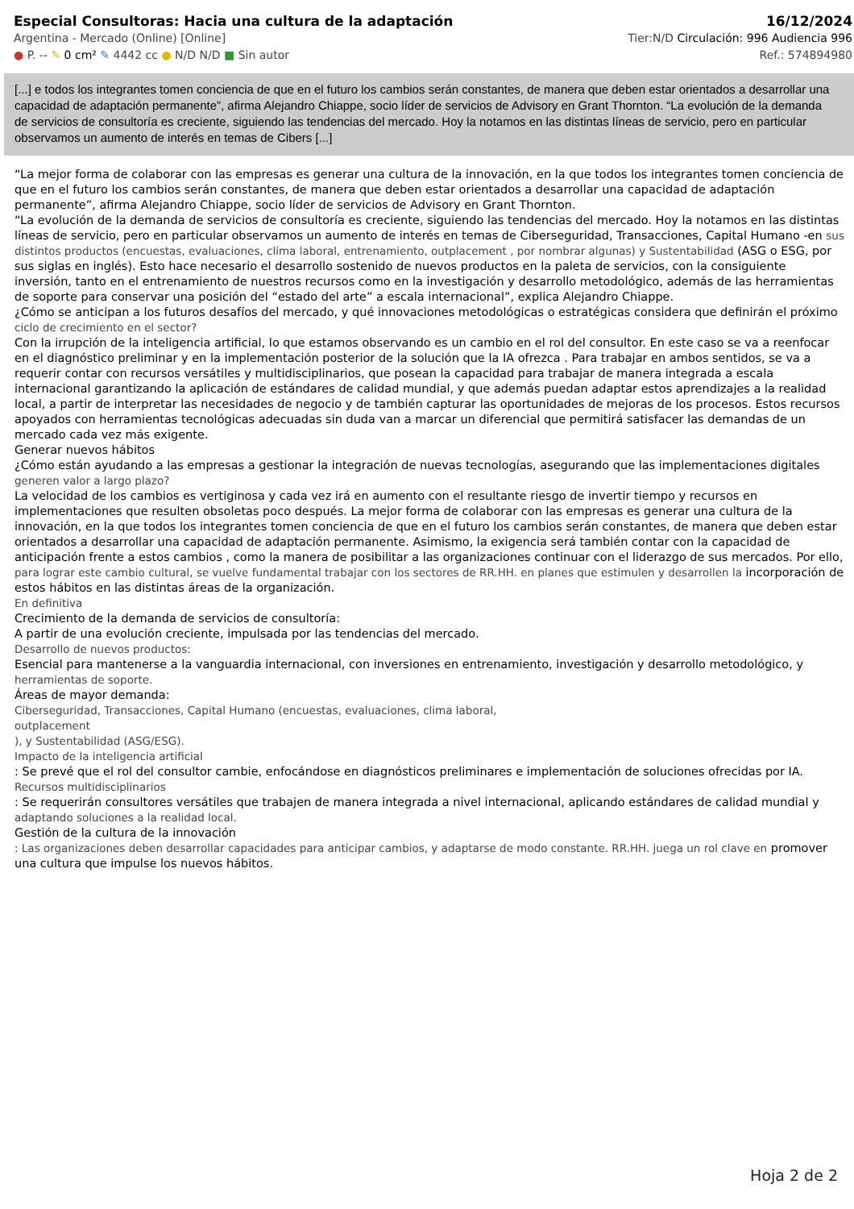Especial Consultoras: Hacia una cultura de la adaptación 16/12/2024
Argentina - Mercado (Online) [Online] Tier:N/D Circulación: 996 Audiencia 996
● P. -- ✎ 0 cm² ✎ 4442 cc ● N/D N/D ■ Sin autor Ref.: 574894980
[...] e todos los integrantes tomen conciencia de que en el futuro los cambios serán constantes, de manera que deben estar orientados a desarrollar una capacidad de adaptación permanente”, afirma Alejandro Chiappe, socio líder de servicios de Advisory en Grant Thornton. “La evolución de la demanda de servicios de consultoría es creciente, siguiendo las tendencias del mercado. Hoy la notamos en las distintas líneas de servicio, pero en particular observamos un aumento de interés en temas de Cibers [...]
“La mejor forma de colaborar con las empresas es generar una cultura de la innovación, en la que todos los integrantes tomen conciencia de que en el futuro los cambios serán constantes, de manera que deben estar orientados a desarrollar una capacidad de adaptación permanente”, afirma Alejandro Chiappe, socio líder de servicios de Advisory en Grant Thornton.
“La evolución de la demanda de servicios de consultoría es creciente, siguiendo las tendencias del mercado. Hoy la notamos en las distintas líneas de servicio, pero en particular observamos un aumento de interés en temas de Ciberseguridad, Transacciones, Capital Humano -en sus distintos productos (encuestas, evaluaciones, clima laboral, entrenamiento, outplacement , por nombrar algunas) y Sustentabilidad (ASG o ESG, por sus siglas en inglés). Esto hace necesario el desarrollo sostenido de nuevos productos en la paleta de servicios, con la consiguiente inversión, tanto en el entrenamiento de nuestros recursos como en la investigación y desarrollo metodológico, además de las herramientas de soporte para conservar una posición del “estado del arte” a escala internacional”, explica Alejandro Chiappe.
¿Cómo se anticipan a los futuros desafíos del mercado, y qué innovaciones metodológicas o estratégicas considera que definirán el próximo ciclo de crecimiento en el sector?
Con la irrupción de la inteligencia artificial, lo que estamos observando es un cambio en el rol del consultor. En este caso se va a reenfocar en el diagnóstico preliminar y en la implementación posterior de la solución que la IA ofrezca . Para trabajar en ambos sentidos, se va a requerir contar con recursos versátiles y multidisciplinarios, que posean la capacidad para trabajar de manera integrada a escala internacional garantizando la aplicación de estándares de calidad mundial, y que además puedan adaptar estos aprendizajes a la realidad local, a partir de interpretar las necesidades de negocio y de también capturar las oportunidades de mejoras de los procesos. Estos recursos apoyados con herramientas tecnológicas adecuadas sin duda van a marcar un diferencial que permitirá satisfacer las demandas de un mercado cada vez más exigente.
Generar nuevos hábitos
¿Cómo están ayudando a las empresas a gestionar la integración de nuevas tecnologías, asegurando que las implementaciones digitales generen valor a largo plazo?
La velocidad de los cambios es vertiginosa y cada vez irá en aumento con el resultante riesgo de invertir tiempo y recursos en implementaciones que resulten obsoletas poco después. La mejor forma de colaborar con las empresas es generar una cultura de la innovación, en la que todos los integrantes tomen conciencia de que en el futuro los cambios serán constantes, de manera que deben estar orientados a desarrollar una capacidad de adaptación permanente. Asimismo, la exigencia será también contar con la capacidad de anticipación frente a estos cambios , como la manera de posibilitar a las organizaciones continuar con el liderazgo de sus mercados. Por ello, para lograr este cambio cultural, se vuelve fundamental trabajar con los sectores de RR.HH. en planes que estimulen y desarrollen la incorporación de estos hábitos en las distintas áreas de la organización.
En definitiva
Crecimiento de la demanda de servicios de consultoría:
A partir de una evolución creciente, impulsada por las tendencias del mercado.
Desarrollo de nuevos productos:
Esencial para mantenerse a la vanguardia internacional, con inversiones en entrenamiento, investigación y desarrollo metodológico, y herramientas de soporte.
Áreas de mayor demanda:
Ciberseguridad, Transacciones, Capital Humano (encuestas, evaluaciones, clima laboral,
outplacement
), y Sustentabilidad (ASG/ESG).
Impacto de la inteligencia artificial
: Se prevé que el rol del consultor cambie, enfocándose en diagnósticos preliminares e implementación de soluciones ofrecidas por IA.
Recursos multidisciplinarios
: Se requerirán consultores versátiles que trabajen de manera integrada a nivel internacional, aplicando estándares de calidad mundial y adaptando soluciones a la realidad local.
Gestión de la cultura de la innovación
: Las organizaciones deben desarrollar capacidades para anticipar cambios, y adaptarse de modo constante. RR.HH. juega un rol clave en promover una cultura que impulse los nuevos hábitos.
Hoja 2 de 2